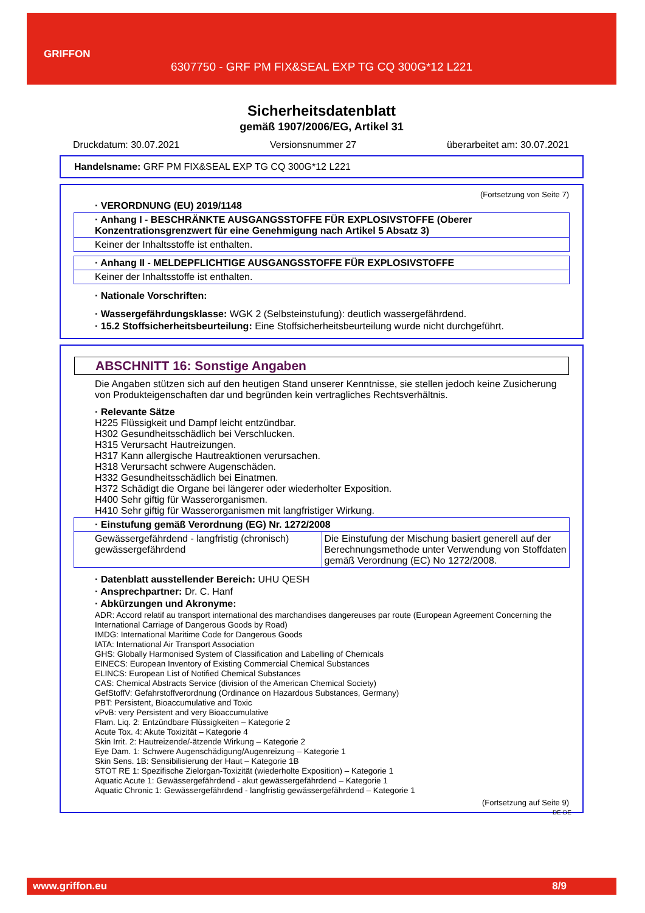GRIFFON
6307750 - GRF PM FIX&SEAL EXP TG CQ 300G*12 L221
Sicherheitsdatenblatt
gemäß 1907/2006/EG, Artikel 31
Druckdatum: 30.07.2021 Versionsnummer 27 überarbeitet am: 30.07.2021
Handelsname: GRF PM FIX&SEAL EXP TG CQ 300G*12 L221
(Fortsetzung von Seite 7)
· VERORDNUNG (EU) 2019/1148
· Anhang I - BESCHRÄNKTE AUSGANGSSTOFFE FÜR EXPLOSIVSTOFFE (Oberer Konzentrationsgrenzwert für eine Genehmigung nach Artikel 5 Absatz 3)
Keiner der Inhaltsstoffe ist enthalten.
· Anhang II - MELDEPFLICHTIGE AUSGANGSSTOFFE FÜR EXPLOSIVSTOFFE
Keiner der Inhaltsstoffe ist enthalten.
· Nationale Vorschriften:
· Wassergefährdungsklasse: WGK 2 (Selbsteinstufung): deutlich wassergefährdend.
· 15.2 Stoffsicherheitsbeurteilung: Eine Stoffsicherheitsbeurteilung wurde nicht durchgeführt.
ABSCHNITT 16: Sonstige Angaben
Die Angaben stützen sich auf den heutigen Stand unserer Kenntnisse, sie stellen jedoch keine Zusicherung von Produkteigenschaften dar und begründen kein vertragliches Rechtsverhältnis.
· Relevante Sätze
H225 Flüssigkeit und Dampf leicht entzündbar.
H302 Gesundheitsschädlich bei Verschlucken.
H315 Verursacht Hautreizungen.
H317 Kann allergische Hautreaktionen verursachen.
H318 Verursacht schwere Augenschäden.
H332 Gesundheitsschädlich bei Einatmen.
H372 Schädigt die Organe bei längerer oder wiederholter Exposition.
H400 Sehr giftig für Wasserorganismen.
H410 Sehr giftig für Wasserorganismen mit langfristiger Wirkung.
· Einstufung gemäß Verordnung (EG) Nr. 1272/2008
| Gewässergefährdend - langfristig (chronisch) gewässergefährdend | Die Einstufung der Mischung basiert generell auf der Berechnungsmethode unter Verwendung von Stoffdaten gemäß Verordnung (EC) No 1272/2008. |
· Datenblatt ausstellender Bereich: UHU QESH
· Ansprechpartner: Dr. C. Hanf
· Abkürzungen und Akronyme:
ADR: Accord relatif au transport international des marchandises dangereuses par route (European Agreement Concerning the International Carriage of Dangerous Goods by Road)
IMDG: International Maritime Code for Dangerous Goods
IATA: International Air Transport Association
GHS: Globally Harmonised System of Classification and Labelling of Chemicals
EINECS: European Inventory of Existing Commercial Chemical Substances
ELINCS: European List of Notified Chemical Substances
CAS: Chemical Abstracts Service (division of the American Chemical Society)
GefStoffV: Gefahrstoffverordnung (Ordinance on Hazardous Substances, Germany)
PBT: Persistent, Bioaccumulative and Toxic
vPvB: very Persistent and very Bioaccumulative
Flam. Liq. 2: Entzündbare Flüssigkeiten – Kategorie 2
Acute Tox. 4: Akute Toxizität – Kategorie 4
Skin Irrit. 2: Hautreizende/-ätzende Wirkung – Kategorie 2
Eye Dam. 1: Schwere Augenschädigung/Augenreizung – Kategorie 1
Skin Sens. 1B: Sensibilisierung der Haut – Kategorie 1B
STOT RE 1: Spezifische Zielorgan-Toxizität (wiederholte Exposition) – Kategorie 1
Aquatic Acute 1: Gewässergefährdend - akut gewässergefährdend – Kategorie 1
Aquatic Chronic 1: Gewässergefährdend - langfristig gewässergefährdend – Kategorie 1
(Fortsetzung auf Seite 9)
DE-DE
www.griffon.eu 8/9